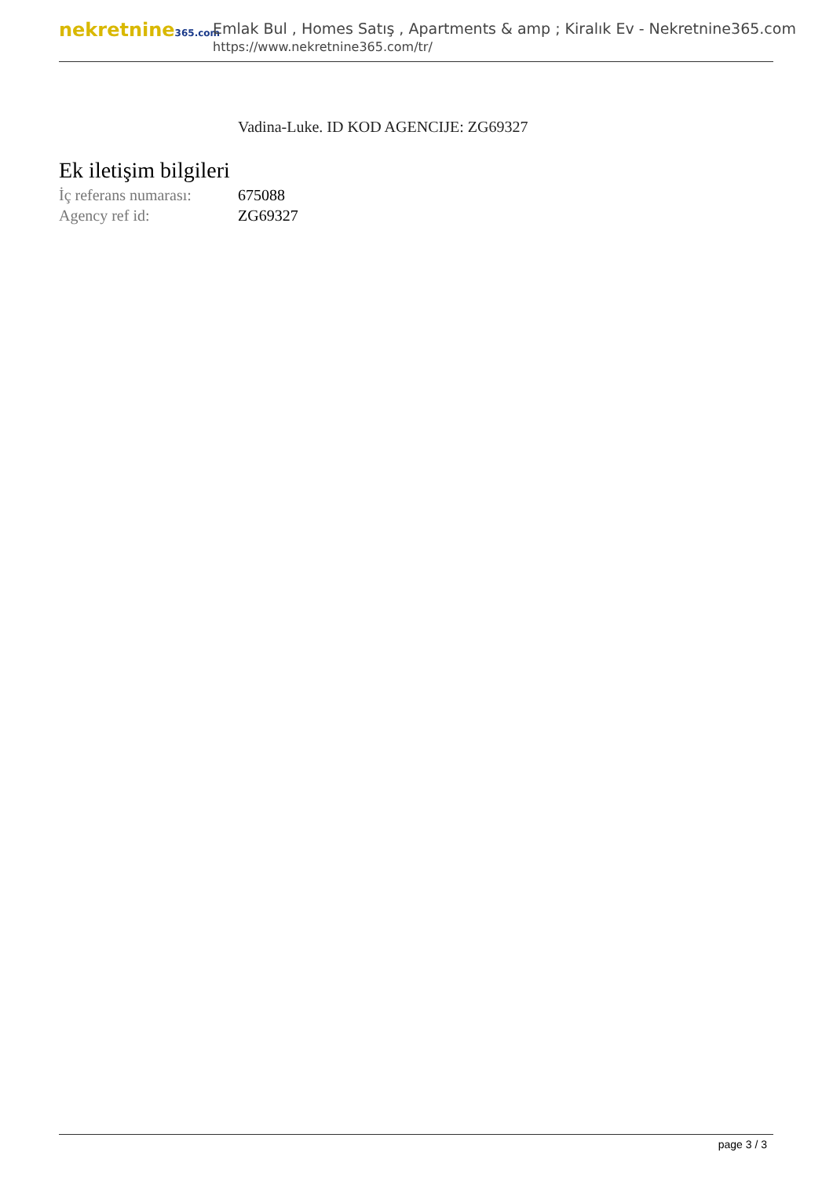nekretnine365.com
Emlak Bul , Homes Satış , Apartments & amp ; Kiralık Ev - Nekretnine365.com
https://www.nekretnine365.com/tr/
Vadina-Luke. ID KOD AGENCIJE: ZG69327
Ek iletişim bilgileri
| İç referans numarası: | 675088 |
| Agency ref id: | ZG69327 |
page 3 / 3